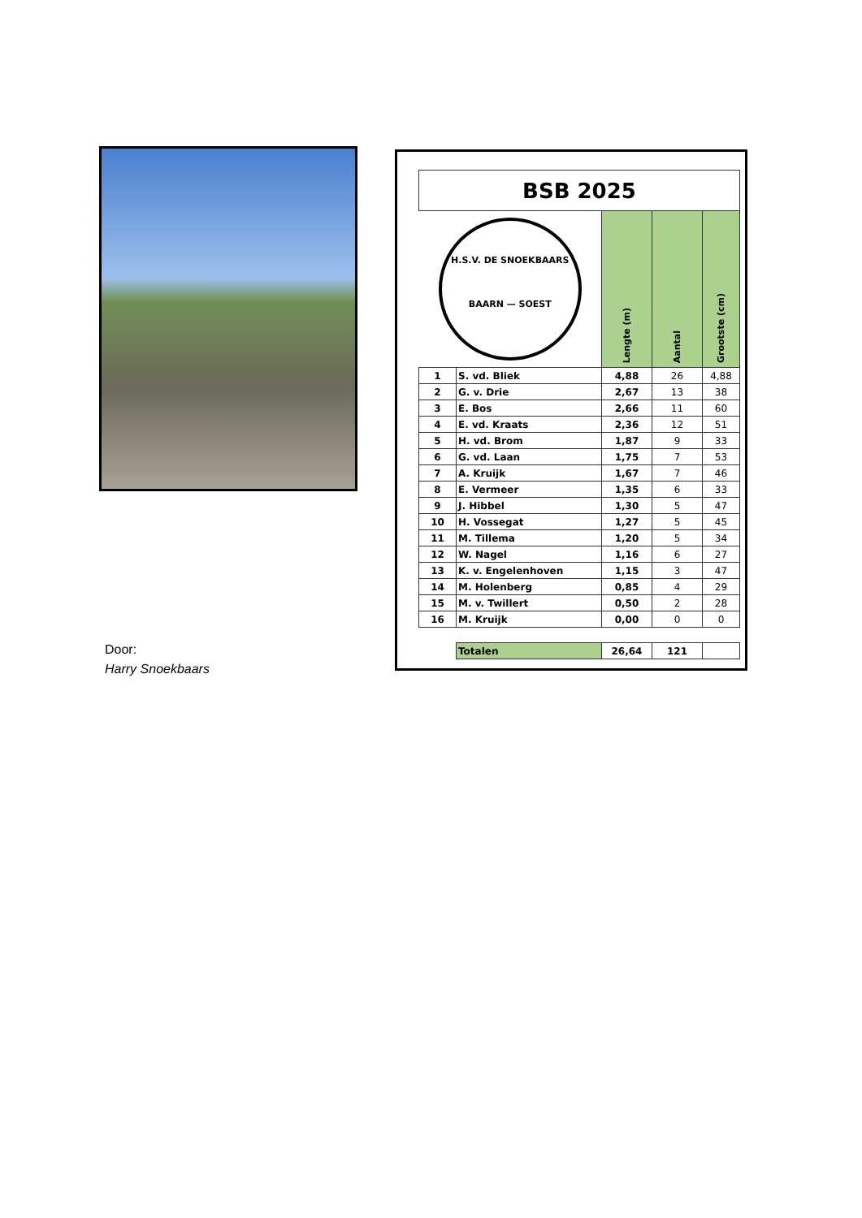Door:
Harry Snoekbaars
| BSB 2025 | | | | |
| --- | --- | --- | --- | --- |
| H.S.V. DE SNOEKBAARS BAARN — SOEST | | Lengte (m) | Aantal | Grootste (cm) |
| 1 | S. vd. Bliek | 4,88 | 26 | 4,88 |
| 2 | G. v. Drie | 2,67 | 13 | 38 |
| 3 | E. Bos | 2,66 | 11 | 60 |
| 4 | E. vd. Kraats | 2,36 | 12 | 51 |
| 5 | H. vd. Brom | 1,87 | 9 | 33 |
| 6 | G. vd. Laan | 1,75 | 7 | 53 |
| 7 | A. Kruijk | 1,67 | 7 | 46 |
| 8 | E. Vermeer | 1,35 | 6 | 33 |
| 9 | J. Hibbel | 1,30 | 5 | 47 |
| 10 | H. Vossegat | 1,27 | 5 | 45 |
| 11 | M. Tillema | 1,20 | 5 | 34 |
| 12 | W. Nagel | 1,16 | 6 | 27 |
| 13 | K. v. Engelenhoven | 1,15 | 3 | 47 |
| 14 | M. Holenberg | 0,85 | 4 | 29 |
| 15 | M. v. Twillert | 0,50 | 2 | 28 |
| 16 | M. Kruijk | 0,00 | 0 | 0 |
| | Totalen | 26,64 | 121 | |